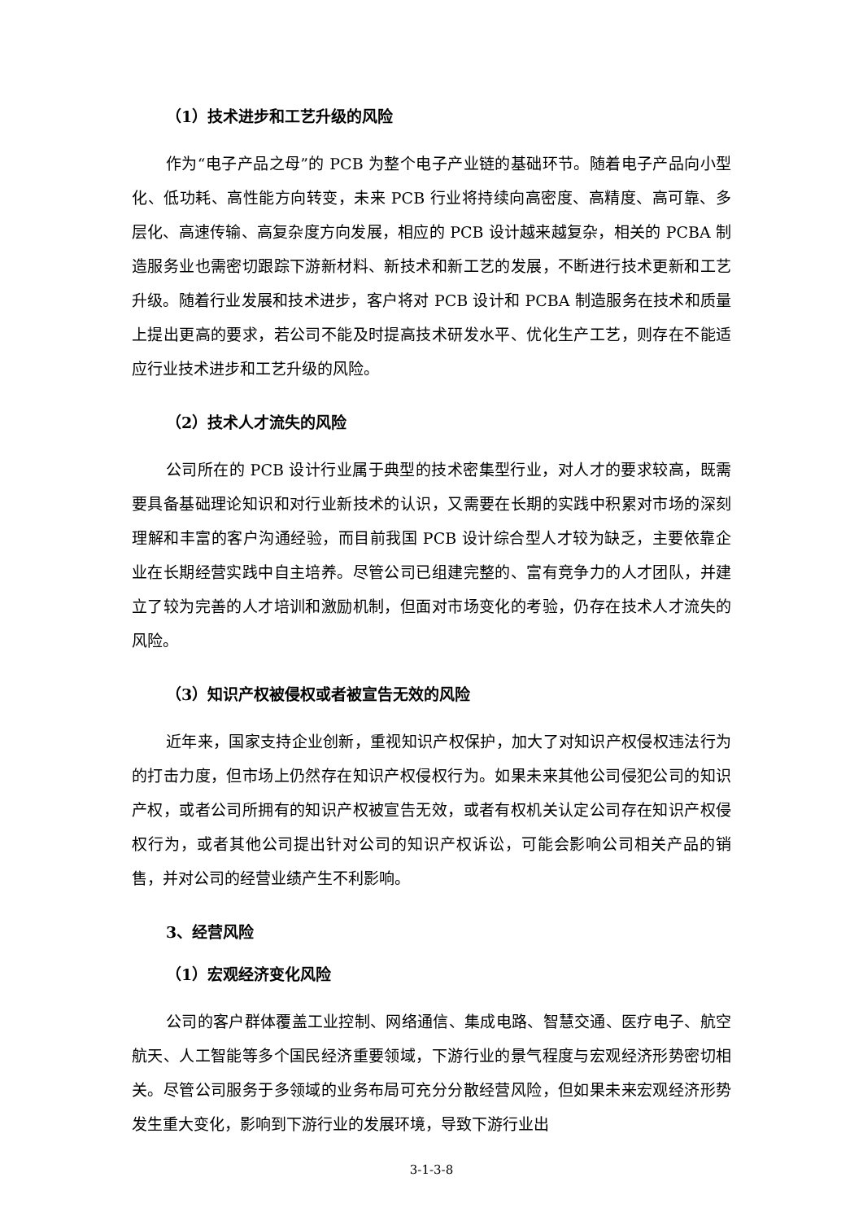（1）技术进步和工艺升级的风险
作为“电子产品之母”的 PCB 为整个电子产业链的基础环节。随着电子产品向小型化、低功耗、高性能方向转变，未来 PCB 行业将持续向高密度、高精度、高可靠、多层化、高速传输、高复杂度方向发展，相应的 PCB 设计越来越复杂，相关的 PCBA 制造服务业也需密切跟踪下游新材料、新技术和新工艺的发展，不断进行技术更新和工艺升级。随着行业发展和技术进步，客户将对 PCB 设计和 PCBA 制造服务在技术和质量上提出更高的要求，若公司不能及时提高技术研发水平、优化生产工艺，则存在不能适应行业技术进步和工艺升级的风险。
（2）技术人才流失的风险
公司所在的 PCB 设计行业属于典型的技术密集型行业，对人才的要求较高，既需要具备基础理论知识和对行业新技术的认识，又需要在长期的实践中积累对市场的深刻理解和丰富的客户沟通经验，而目前我国 PCB 设计综合型人才较为缺乏，主要依靠企业在长期经营实践中自主培养。尽管公司已组建完整的、富有竞争力的人才团队，并建立了较为完善的人才培训和激励机制，但面对市场变化的考验，仍存在技术人才流失的风险。
（3）知识产权被侵权或者被宣告无效的风险
近年来，国家支持企业创新，重视知识产权保护，加大了对知识产权侵权违法行为的打击力度，但市场上仍然存在知识产权侵权行为。如果未来其他公司侵犯公司的知识产权，或者公司所拥有的知识产权被宣告无效，或者有权机关认定公司存在知识产权侵权行为，或者其他公司提出针对公司的知识产权诉讼，可能会影响公司相关产品的销售，并对公司的经营业绩产生不利影响。
3、经营风险
（1）宏观经济变化风险
公司的客户群体覆盖工业控制、网络通信、集成电路、智慧交通、医疗电子、航空航天、人工智能等多个国民经济重要领域，下游行业的景气程度与宏观经济形势密切相关。尽管公司服务于多领域的业务布局可充分分散经营风险，但如果未来宏观经济形势发生重大变化，影响到下游行业的发展环境，导致下游行业出
3-1-3-8